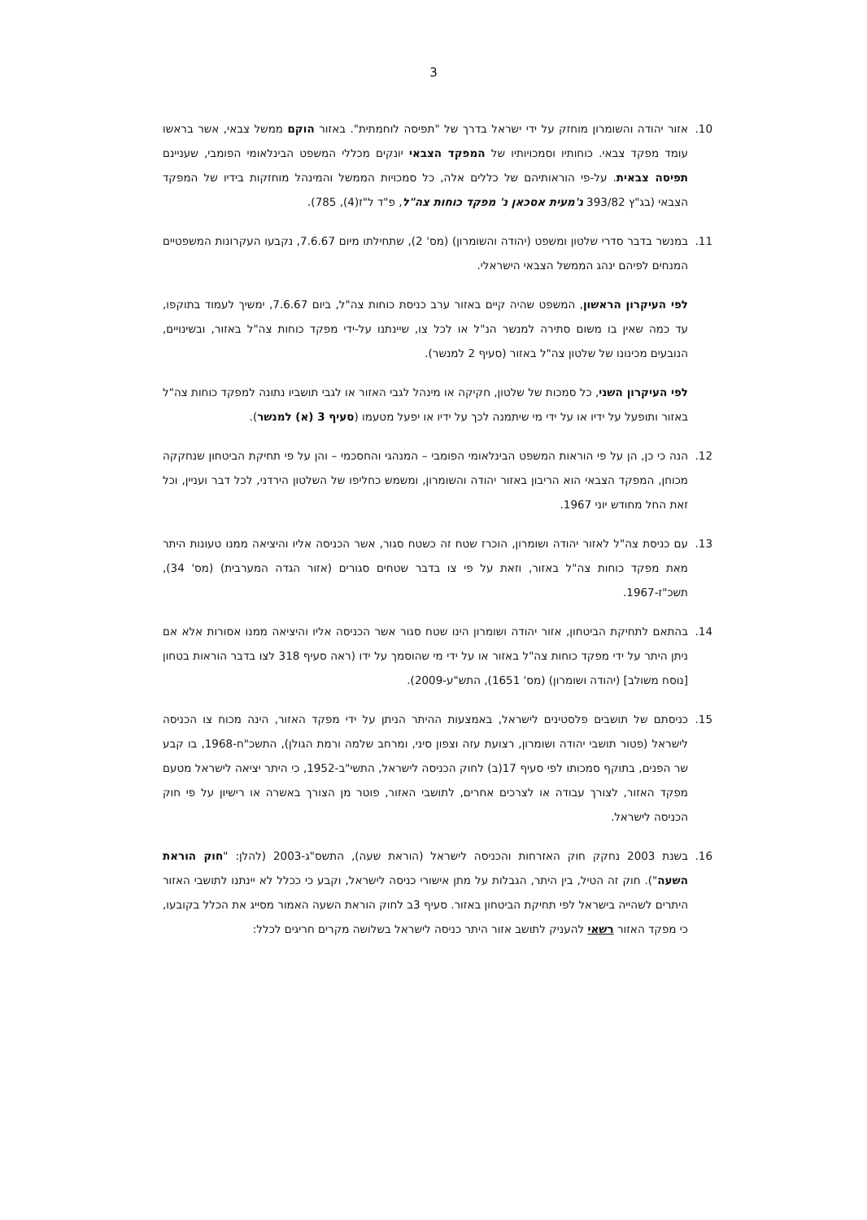3
10. אזור יהודה והשומרון מוחזק על ידי ישראל בדרך של "תפיסה לוחמתית". באזור הוקם ממשל צבאי, אשר בראשו עומד מפקד צבאי. כוחותיו וסמכויותיו של המפקד הצבאי יונקים מכללי המשפט הבינלאומי הפומבי, שעניינם תפיסה צבאית. על-פי הוראותיהם של כללים אלה, כל סמכויות הממשל והמינהל מוחזקות בידיו של המפקד הצבאי (בג"ץ 393/82 ג'מעית אסכאן נ' מפקד כוחות צה"ל, פ"ד ל"ז(4), 785).
11. במנשר בדבר סדרי שלטון ומשפט (יהודה והשומרון) (מס' 2), שתחילתו מיום 7.6.67, נקבעו העקרונות המשפטיים המנחים לפיהם ינהג הממשל הצבאי הישראלי.
לפי העיקרון הראשון, המשפט שהיה קיים באזור ערב כניסת כוחות צה"ל, ביום 7.6.67, ימשיך לעמוד בתוקפו, עד כמה שאין בו משום סתירה למנשר הנ"ל או לכל צו, שיינתנו על-ידי מפקד כוחות צה"ל באזור, ובשינויים, הנובעים מכינונו של שלטון צה"ל באזור (סעיף 2 למנשר).
לפי העיקרון השני, כל סמכות של שלטון, חקיקה או מינהל לגבי האזור או לגבי תושביו נתונה למפקד כוחות צה"ל באזור ותופעל על ידיו או על ידי מי שיתמנה לכך על ידיו או יפעל מטעמו (סעיף 3 (א) למנשר).
12. הנה כי כן, הן על פי הוראות המשפט הבינלאומי הפומבי – המנהגי והחסכמי – והן על פי תחיקת הביטחון שנחקקה מכוחן, המפקד הצבאי הוא הריבון באזור יהודה והשומרון, ומשמש כחליפו של השלטון הירדני, לכל דבר ועניין, וכל זאת החל מחודש יוני 1967.
13. עם כניסת צה"ל לאזור יהודה ושומרון, הוכרז שטח זה כשטח סגור, אשר הכניסה אליו והיציאה ממנו טעונות היתר מאת מפקד כוחות צה"ל באזור, וזאת על פי צו בדבר שטחים סגורים (אזור הגדה המערבית) (מס' 34), תשכ"ז-1967.
14. בהתאם לתחיקת הביטחון, אזור יהודה ושומרון הינו שטח סגור אשר הכניסה אליו והיציאה ממנו אסורות אלא אם ניתן היתר על ידי מפקד כוחות צה"ל באזור או על ידי מי שהוסמך על ידו (ראה סעיף 318 לצו בדבר הוראות בטחון [נוסח משולב] (יהודה ושומרון) (מס' 1651), התש"ע-2009).
15. כניסתם של תושבים פלסטינים לישראל, באמצעות ההיתר הניתן על ידי מפקד האזור, הינה מכוח צו הכניסה לישראל (פטור תושבי יהודה ושומרון, רצועת עזה וצפון סיני, ומרחב שלמה ורמת הגולן), התשכ"ח-1968, בו קבע שר הפנים, בתוקף סמכותו לפי סעיף 17(ב) לחוק הכניסה לישראל, התשי"ב-1952, כי היתר יציאה לישראל מטעם מפקד האזור, לצורך עבודה או לצרכים אחרים, לתושבי האזור, פוטר מן הצורך באשרה או רישיון על פי חוק הכניסה לישראל.
16. בשנת 2003 נחקק חוק האזרחות והכניסה לישראל (הוראת שעה), התשס"ג-2003 (להלן: "חוק הוראת השעה"). חוק זה הטיל, בין היתר, הגבלות על מתן אישורי כניסה לישראל, וקבע כי ככלל לא יינתנו לתושבי האזור היתרים לשהייה בישראל לפי תחיקת הביטחון באזור. סעיף 3ב לחוק הוראת השעה האמור מסייג את הכלל בקובעו, כי מפקד האזור רשאי להעניק לתושב אזור היתר כניסה לישראל בשלושה מקרים חריגים לכלל: